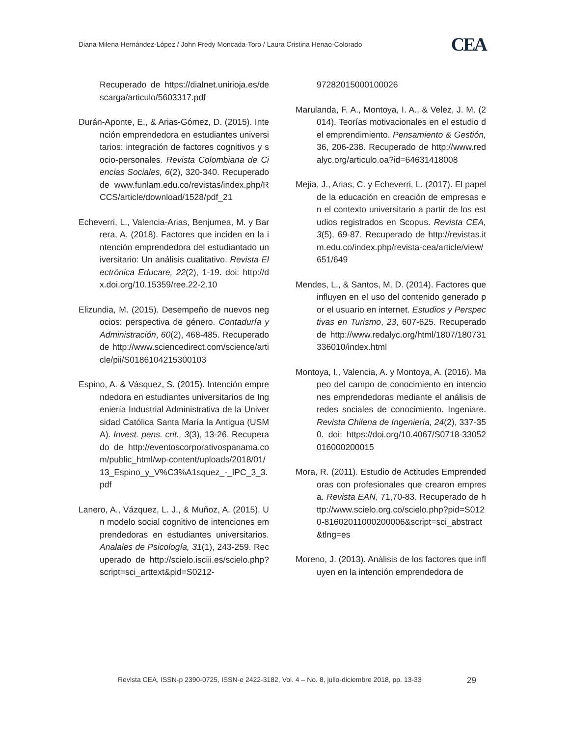Diana Milena Hernández-López / John Fredy Moncada-Toro / Laura Cristina Henao-Colorado CEA
Recuperado de https://dialnet.unirioja.es/descarga/articulo/5603317.pdf
Durán-Aponte, E., & Arias-Gómez, D. (2015). Intención emprendedora en estudiantes universitarios: integración de factores cognitivos y socio-personales. Revista Colombiana de Ciencias Sociales, 6(2), 320-340. Recuperado de www.funlam.edu.co/revistas/index.php/RCCS/article/download/1528/pdf_21
Echeverri, L., Valencia-Arias, Benjumea, M. y Barrera, A. (2018). Factores que inciden en la intención emprendedora del estudiantado universitario: Un análisis cualitativo. Revista Electrónica Educare, 22(2), 1-19. doi: http://dx.doi.org/10.15359/ree.22-2.10
Elizundia, M. (2015). Desempeño de nuevos negocios: perspectiva de género. Contaduría y Administración, 60(2), 468-485. Recuperado de http://www.sciencedirect.com/science/article/pii/S0186104215300103
Espino, A. & Vásquez, S. (2015). Intención emprendedora en estudiantes universitarios de Ingeniería Industrial Administrativa de la Universidad Católica Santa María la Antigua (USMA). Invest. pens. crit., 3(3), 13-26. Recuperado de http://eventoscorporativospanama.com/public_html/wp-content/uploads/2018/01/13_Espino_y_V%C3%A1squez_-_IPC_3_3.pdf
Lanero, A., Vázquez, L. J., & Muñoz, A. (2015). Un modelo social cognitivo de intenciones emprendedoras en estudiantes universitarios. Analales de Psicología, 31(1), 243-259. Recuperado de http://scielo.isciii.es/scielo.php?script=sci_arttext&pid=S0212-
97282015000100026
Marulanda, F. A., Montoya, I. A., & Velez, J. M. (2014). Teorías motivacionales en el estudio del emprendimiento. Pensamiento & Gestión, 36, 206-238. Recuperado de http://www.redalyc.org/articulo.oa?id=64631418008
Mejía, J., Arias, C. y Echeverri, L. (2017). El papel de la educación en creación de empresas en el contexto universitario a partir de los estudios registrados en Scopus. Revista CEA, 3(5), 69-87. Recuperado de http://revistas.itm.edu.co/index.php/revista-cea/article/view/651/649
Mendes, L., & Santos, M. D. (2014). Factores que influyen en el uso del contenido generado por el usuario en internet. Estudios y Perspectivas en Turismo, 23, 607-625. Recuperado de http://www.redalyc.org/html/1807/180731336010/index.html
Montoya, I., Valencia, A. y Montoya, A. (2016). Mapeo del campo de conocimiento en intenciones emprendedoras mediante el análisis de redes sociales de conocimiento. Ingeniare. Revista Chilena de Ingeniería, 24(2), 337-350. doi: https://doi.org/10.4067/S0718-33052016000200015
Mora, R. (2011). Estudio de Actitudes Emprendedoras con profesionales que crearon empresa. Revista EAN, 71,70-83. Recuperado de http://www.scielo.org.co/scielo.php?pid=S0120-81602011000200006&script=sci_abstract&tlng=es
Moreno, J. (2013). Análisis de los factores que influyen en la intención emprendedora de
Revista CEA, ISSN-p 2390-0725, ISSN-e 2422-3182, Vol. 4 – No. 8, julio-diciembre 2018, pp. 13-33 29